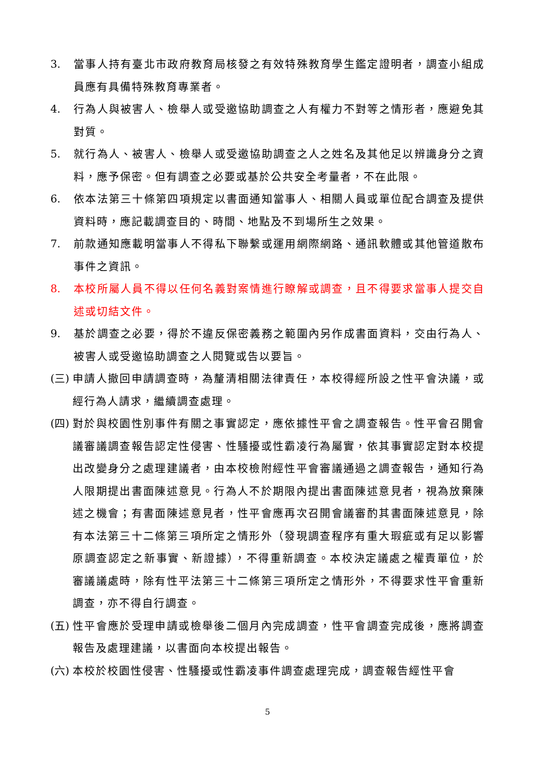3. 當事人持有臺北市政府教育局核發之有效特殊教育學生鑑定證明者，調查小組成員應有具備特殊教育專業者。
4. 行為人與被害人、檢舉人或受邀協助調查之人有權力不對等之情形者，應避免其對質。
5. 就行為人、被害人、檢舉人或受邀協助調查之人之姓名及其他足以辨識身分之資料，應予保密。但有調查之必要或基於公共安全考量者，不在此限。
6. 依本法第三十條第四項規定以書面通知當事人、相關人員或單位配合調查及提供資料時，應記載調查目的、時間、地點及不到場所生之效果。
7. 前款通知應載明當事人不得私下聯繫或運用網際網路、通訊軟體或其他管道散布事件之資訊。
8. 本校所屬人員不得以任何名義對案情進行瞭解或調查，且不得要求當事人提交自述或切結文件。
9. 基於調查之必要，得於不違反保密義務之範圍內另作成書面資料，交由行為人、被害人或受邀協助調查之人閱覽或告以要旨。
(三) 申請人撤回申請調查時，為釐清相關法律責任，本校得經所設之性平會決議，或經行為人請求，繼續調查處理。
(四) 對於與校園性別事件有關之事實認定，應依據性平會之調查報告。性平會召開會議審議調查報告認定性侵害、性騷擾或性霸凌行為屬實，依其事實認定對本校提出改變身分之處理建議者，由本校檢附經性平會審議通過之調查報告，通知行為人限期提出書面陳述意見。行為人不於期限內提出書面陳述意見者，視為放棄陳述之機會；有書面陳述意見者，性平會應再次召開會議審酌其書面陳述意見，除有本法第三十二條第三項所定之情形外（發現調查程序有重大瑕疵或有足以影響原調查認定之新事實、新證據），不得重新調查。本校決定議處之權責單位，於審議議處時，除有性平法第三十二條第三項所定之情形外，不得要求性平會重新調查，亦不得自行調查。
(五) 性平會應於受理申請或檢舉後二個月內完成調查，性平會調查完成後，應將調查報告及處理建議，以書面向本校提出報告。
(六) 本校於校園性侵害、性騷擾或性霸凌事件調查處理完成，調查報告經性平會
5